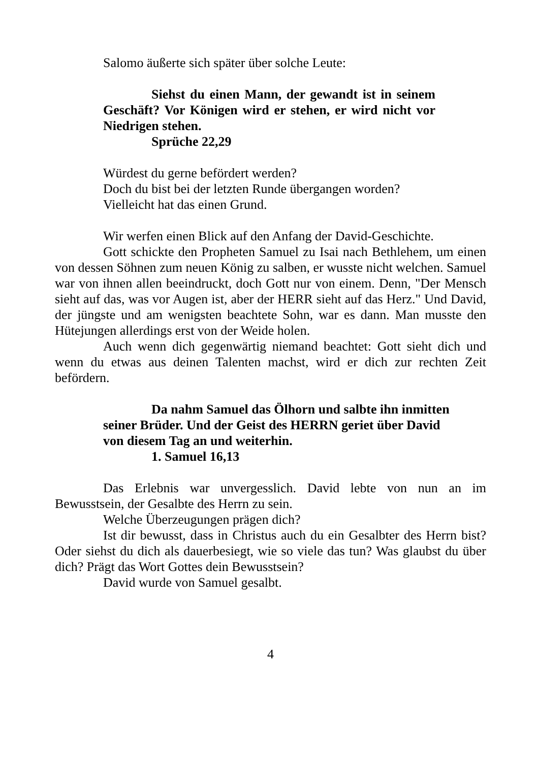Salomo äußerte sich später über solche Leute:
Siehst du einen Mann, der gewandt ist in seinem Geschäft? Vor Königen wird er stehen, er wird nicht vor Niedrigen stehen.
Sprüche 22,29
Würdest du gerne befördert werden?
Doch du bist bei der letzten Runde übergangen worden?
Vielleicht hat das einen Grund.
Wir werfen einen Blick auf den Anfang der David-Geschichte.
Gott schickte den Propheten Samuel zu Isai nach Bethlehem, um einen von dessen Söhnen zum neuen König zu salben, er wusste nicht welchen. Samuel war von ihnen allen beeindruckt, doch Gott nur von einem. Denn, "Der Mensch sieht auf das, was vor Augen ist, aber der HERR sieht auf das Herz." Und David, der jüngste und am wenigsten beachtete Sohn, war es dann. Man musste den Hütejungen allerdings erst von der Weide holen.
Auch wenn dich gegenwärtig niemand beachtet: Gott sieht dich und wenn du etwas aus deinen Talenten machst, wird er dich zur rechten Zeit befördern.
Da nahm Samuel das Ölhorn und salbte ihn inmitten seiner Brüder. Und der Geist des HERRN geriet über David von diesem Tag an und weiterhin.
1. Samuel 16,13
Das Erlebnis war unvergesslich. David lebte von nun an im Bewusstsein, der Gesalbte des Herrn zu sein.
Welche Überzeugungen prägen dich?
Ist dir bewusst, dass in Christus auch du ein Gesalbter des Herrn bist? Oder siehst du dich als dauerbesiegt, wie so viele das tun? Was glaubst du über dich? Prägt das Wort Gottes dein Bewusstsein?
David wurde von Samuel gesalbt.
4